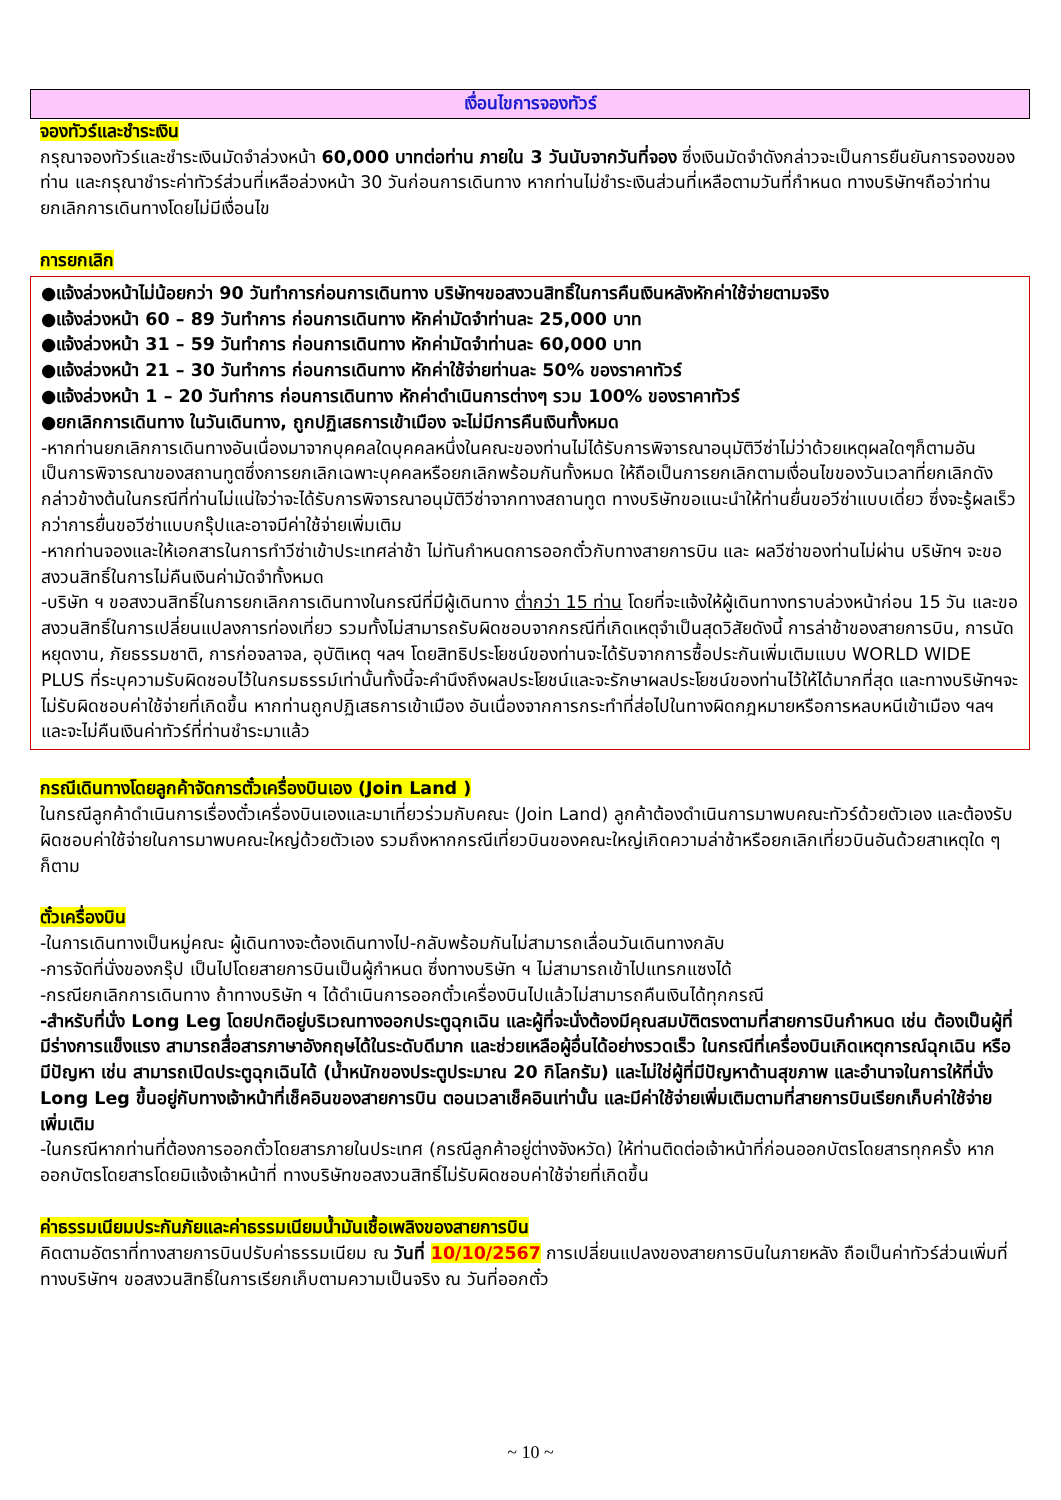เงื่อนไขการจองทัวร์
จองทัวร์และชำระเงิน
กรุณาจองทัวร์และชำระเงินมัดจำล่วงหน้า 60,000 บาทต่อท่าน ภายใน 3 วันนับจากวันที่จอง ซึ่งเงินมัดจำดังกล่าวจะเป็นการยืนยันการจองของท่าน และกรุณาชำระค่าทัวร์ส่วนที่เหลือล่วงหน้า 30 วันก่อนการเดินทาง หากท่านไม่ชำระเงินส่วนที่เหลือตามวันที่กำหนด ทางบริษัทฯถือว่าท่านยกเลิกการเดินทางโดยไม่มีเงื่อนไข
การยกเลิก
●แจ้งล่วงหน้าไม่น้อยกว่า 90 วันทำการก่อนการเดินทาง บริษัทฯขอสงวนสิทธิ์ในการคืนเงินหลังหักค่าใช้จ่ายตามจริง
●แจ้งล่วงหน้า 60 – 89 วันทำการ ก่อนการเดินทาง หักค่ามัดจำท่านละ 25,000 บาท
●แจ้งล่วงหน้า 31 – 59 วันทำการ ก่อนการเดินทาง หักค่ามัดจำท่านละ 60,000 บาท
●แจ้งล่วงหน้า 21 – 30 วันทำการ ก่อนการเดินทาง หักค่าใช้จ่ายท่านละ 50% ของราคาทัวร์
●แจ้งล่วงหน้า 1 – 20 วันทำการ ก่อนการเดินทาง หักค่าดำเนินการต่างๆ รวม 100% ของราคาทัวร์
●ยกเลิกการเดินทาง ในวันเดินทาง, ถูกปฏิเสธการเข้าเมือง จะไม่มีการคืนเงินทั้งหมด
-หากท่านยกเลิกการเดินทางอันเนื่องมาจากบุคคลใดบุคคลหนึ่งในคณะของท่านไม่ได้รับการพิจารณาอนุมัติวีซ่าไม่ว่าด้วยเหตุผลใดๆก็ตามอันเป็นการพิจารณาของสถานทูตซึ่งการยกเลิกเฉพาะบุคคลหรือยกเลิกพร้อมกันทั้งหมด ให้ถือเป็นการยกเลิกตามเงื่อนไขของวันเวลาที่ยกเลิกดังกล่าวข้างต้นในกรณีที่ท่านไม่แน่ใจว่าจะได้รับการพิจารณาอนุมัติวีซ่าจากทางสถานทูต ทางบริษัทขอแนะนำให้ท่านยื่นขอวีซ่าแบบเดี่ยว ซึ่งจะรู้ผลเร็วกว่าการยื่นขอวีซ่าแบบกรุ๊ปและอาจมีค่าใช้จ่ายเพิ่มเติม
-หากท่านจองและให้เอกสารในการทำวีซ่าเข้าประเทศล่าช้า ไม่ทันกำหนดการออกตั๋วกับทางสายการบิน และ ผลวีซ่าของท่านไม่ผ่าน บริษัทฯ จะขอสงวนสิทธิ์ในการไม่คืนเงินค่ามัดจำทั้งหมด
-บริษัท ฯ ขอสงวนสิทธิ์ในการยกเลิกการเดินทางในกรณีที่มีผู้เดินทาง ต่ำกว่า 15 ท่าน โดยที่จะแจ้งให้ผู้เดินทางทราบล่วงหน้าก่อน 15 วัน และขอสงวนสิทธิ์ในการเปลี่ยนแปลงการท่องเที่ยว รวมทั้งไม่สามารถรับผิดชอบจากกรณีที่เกิดเหตุจำเป็นสุดวิสัยดังนี้ การล่าช้าของสายการบิน, การนัดหยุดงาน, ภัยธรรมชาติ, การก่อจลาจล, อุบัติเหตุ ฯลฯ โดยสิทธิประโยชน์ของท่านจะได้รับจากการซื้อประกันเพิ่มเติมแบบ WORLD WIDE PLUS ที่ระบุความรับผิดชอบไว้ในกรมธรรม์เท่านั้นทั้งนี้จะคำนึงถึงผลประโยชน์และจะรักษาผลประโยชน์ของท่านไว้ให้ได้มากที่สุด และทางบริษัทฯจะไม่รับผิดชอบค่าใช้จ่ายที่เกิดขึ้น หากท่านถูกปฏิเสธการเข้าเมือง อันเนื่องจากการกระทำที่ส่อไปในทางผิดกฎหมายหรือการหลบหนีเข้าเมือง ฯลฯ และจะไม่คืนเงินค่าทัวร์ที่ท่านชำระมาแล้ว
กรณีเดินทางโดยลูกค้าจัดการตั๋วเครื่องบินเอง (Join Land )
ในกรณีลูกค้าดำเนินการเรื่องตั๋วเครื่องบินเองและมาเที่ยวร่วมกับคณะ (Join Land) ลูกค้าต้องดำเนินการมาพบคณะทัวร์ด้วยตัวเอง และต้องรับผิดชอบค่าใช้จ่ายในการมาพบคณะใหญ่ด้วยตัวเอง รวมถึงหากกรณีเที่ยวบินของคณะใหญ่เกิดความล่าช้าหรือยกเลิกเที่ยวบินอันด้วยสาเหตุใด ๆ ก็ตาม
ตั๋วเครื่องบิน
-ในการเดินทางเป็นหมู่คณะ ผู้เดินทางจะต้องเดินทางไป-กลับพร้อมกันไม่สามารถเลื่อนวันเดินทางกลับ
-การจัดที่นั่งของกรุ๊ป เป็นไปโดยสายการบินเป็นผู้กำหนด ซึ่งทางบริษัท ฯ ไม่สามารถเข้าไปแทรกแซงได้
-กรณียกเลิกการเดินทาง ถ้าทางบริษัท ฯ ได้ดำเนินการออกตั๋วเครื่องบินไปแล้วไม่สามารถคืนเงินได้ทุกกรณี
-สำหรับที่นั่ง Long Leg โดยปกติอยู่บริเวณทางออกประตูฉุกเฉิน และผู้ที่จะนั่งต้องมีคุณสมบัติตรงตามที่สายการบินกำหนด เช่น ต้องเป็นผู้ที่มีร่างการแข็งแรง สามารถสื่อสารภาษาอังกฤษได้ในระดับดีมาก และช่วยเหลือผู้อื่นได้อย่างรวดเร็ว ในกรณีที่เครื่องบินเกิดเหตุการณ์ฉุกเฉิน หรือมีปัญหา เช่น สามารถเปิดประตูฉุกเฉินได้ (น้ำหนักของประตูประมาณ 20 กิโลกรัม) และไม่ใช่ผู้ที่มีปัญหาด้านสุขภาพ และอำนาจในการให้ที่นั่ง Long Leg ขึ้นอยู่กับทางเจ้าหน้าที่เช็คอินของสายการบิน ตอนเวลาเช็คอินเท่านั้น และมีค่าใช้จ่ายเพิ่มเติมตามที่สายการบินเรียกเก็บค่าใช้จ่ายเพิ่มเติม
-ในกรณีหากท่านที่ต้องการออกตั๋วโดยสารภายในประเทศ (กรณีลูกค้าอยู่ต่างจังหวัด) ให้ท่านติดต่อเจ้าหน้าที่ก่อนออกบัตรโดยสารทุกครั้ง หากออกบัตรโดยสารโดยมิแจ้งเจ้าหน้าที่ ทางบริษัทขอสงวนสิทธิ์ไม่รับผิดชอบค่าใช้จ่ายที่เกิดขึ้น
ค่าธรรมเนียมประกันภัยและค่าธรรมเนียมน้ำมันเชื้อเพลิงของสายการบิน
คิดตามอัตราที่ทางสายการบินปรับค่าธรรมเนียม ณ วันที่ 10/10/2567 การเปลี่ยนแปลงของสายการบินในภายหลัง ถือเป็นค่าทัวร์ส่วนเพิ่มที่ทางบริษัทฯ ขอสงวนสิทธิ์ในการเรียกเก็บตามความเป็นจริง ณ วันที่ออกตั๋ว
~ 10 ~